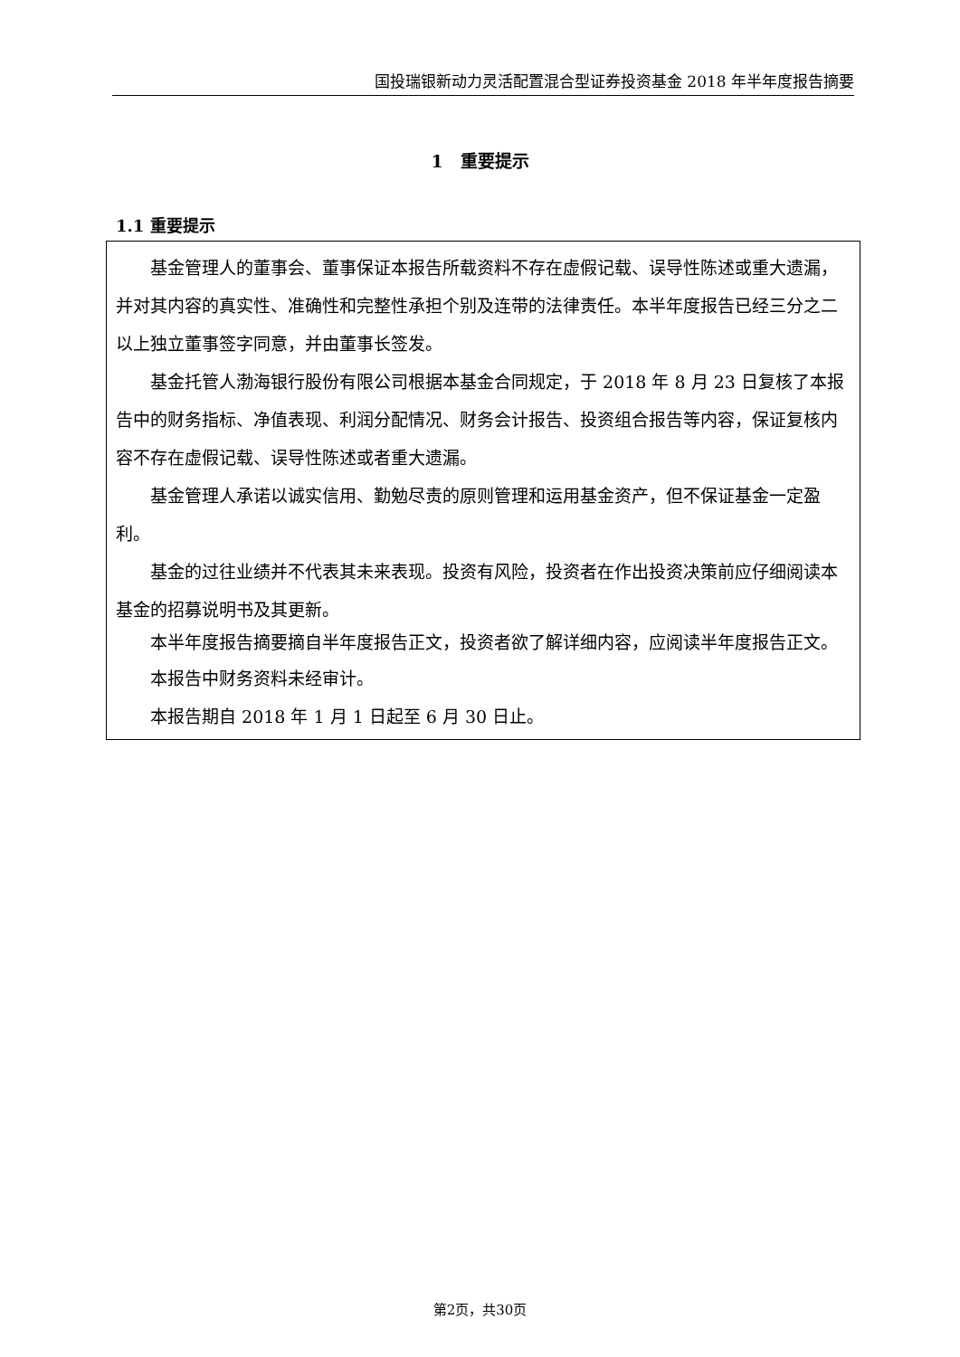国投瑞银新动力灵活配置混合型证券投资基金 2018 年半年度报告摘要
1　重要提示
1.1 重要提示
基金管理人的董事会、董事保证本报告所载资料不存在虚假记载、误导性陈述或重大遗漏，并对其内容的真实性、准确性和完整性承担个别及连带的法律责任。本半年度报告已经三分之二以上独立董事签字同意，并由董事长签发。
基金托管人渤海银行股份有限公司根据本基金合同规定，于 2018 年 8 月 23 日复核了本报告中的财务指标、净值表现、利润分配情况、财务会计报告、投资组合报告等内容，保证复核内容不存在虚假记载、误导性陈述或者重大遗漏。
基金管理人承诺以诚实信用、勤勉尽责的原则管理和运用基金资产，但不保证基金一定盈利。
基金的过往业绩并不代表其未来表现。投资有风险，投资者在作出投资决策前应仔细阅读本基金的招募说明书及其更新。
本半年度报告摘要摘自半年度报告正文，投资者欲了解详细内容，应阅读半年度报告正文。
本报告中财务资料未经审计。
本报告期自 2018 年 1 月 1 日起至 6 月 30 日止。
第2页，共30页